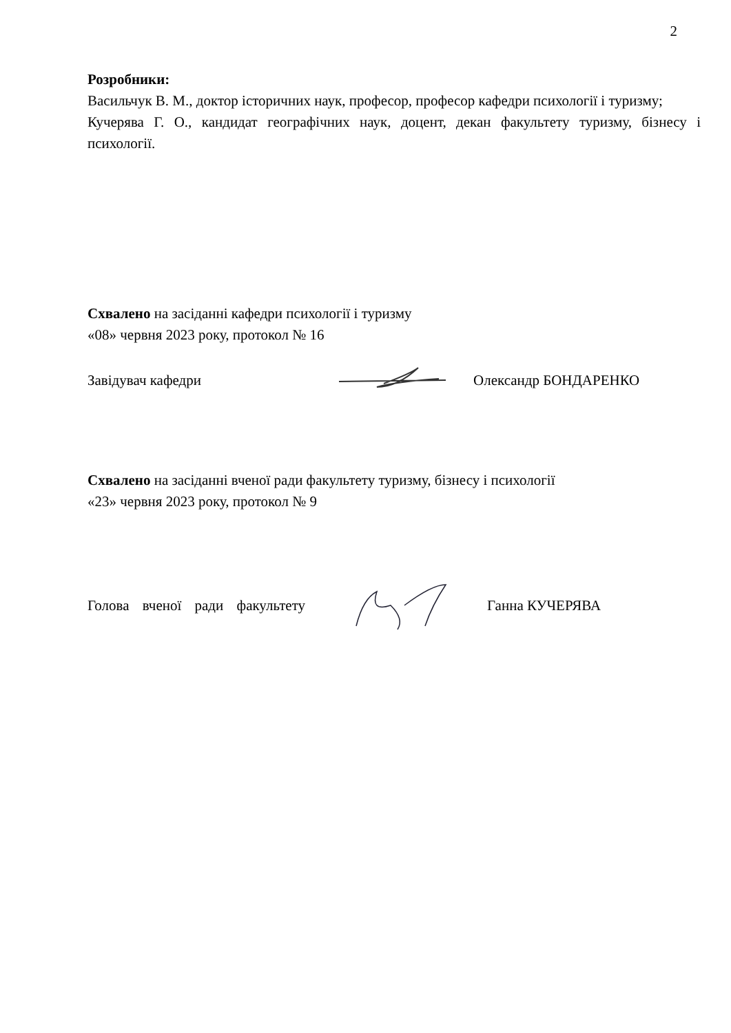2
Розробники:
Васильчук В. М., доктор історичних наук, професор, професор кафедри психології і туризму;
Кучерява Г. О., кандидат географічних наук, доцент, декан факультету туризму, бізнесу і психології.
Схвалено на засіданні кафедри психології і туризму
«08» червня 2023 року, протокол № 16
Завідувач кафедри Олександр БОНДАРЕНКО
Схвалено на засіданні вченої ради факультету туризму, бізнесу і психології
«23» червня 2023 року, протокол № 9
Голова вченої ради факультету Ганна КУЧЕРЯВА